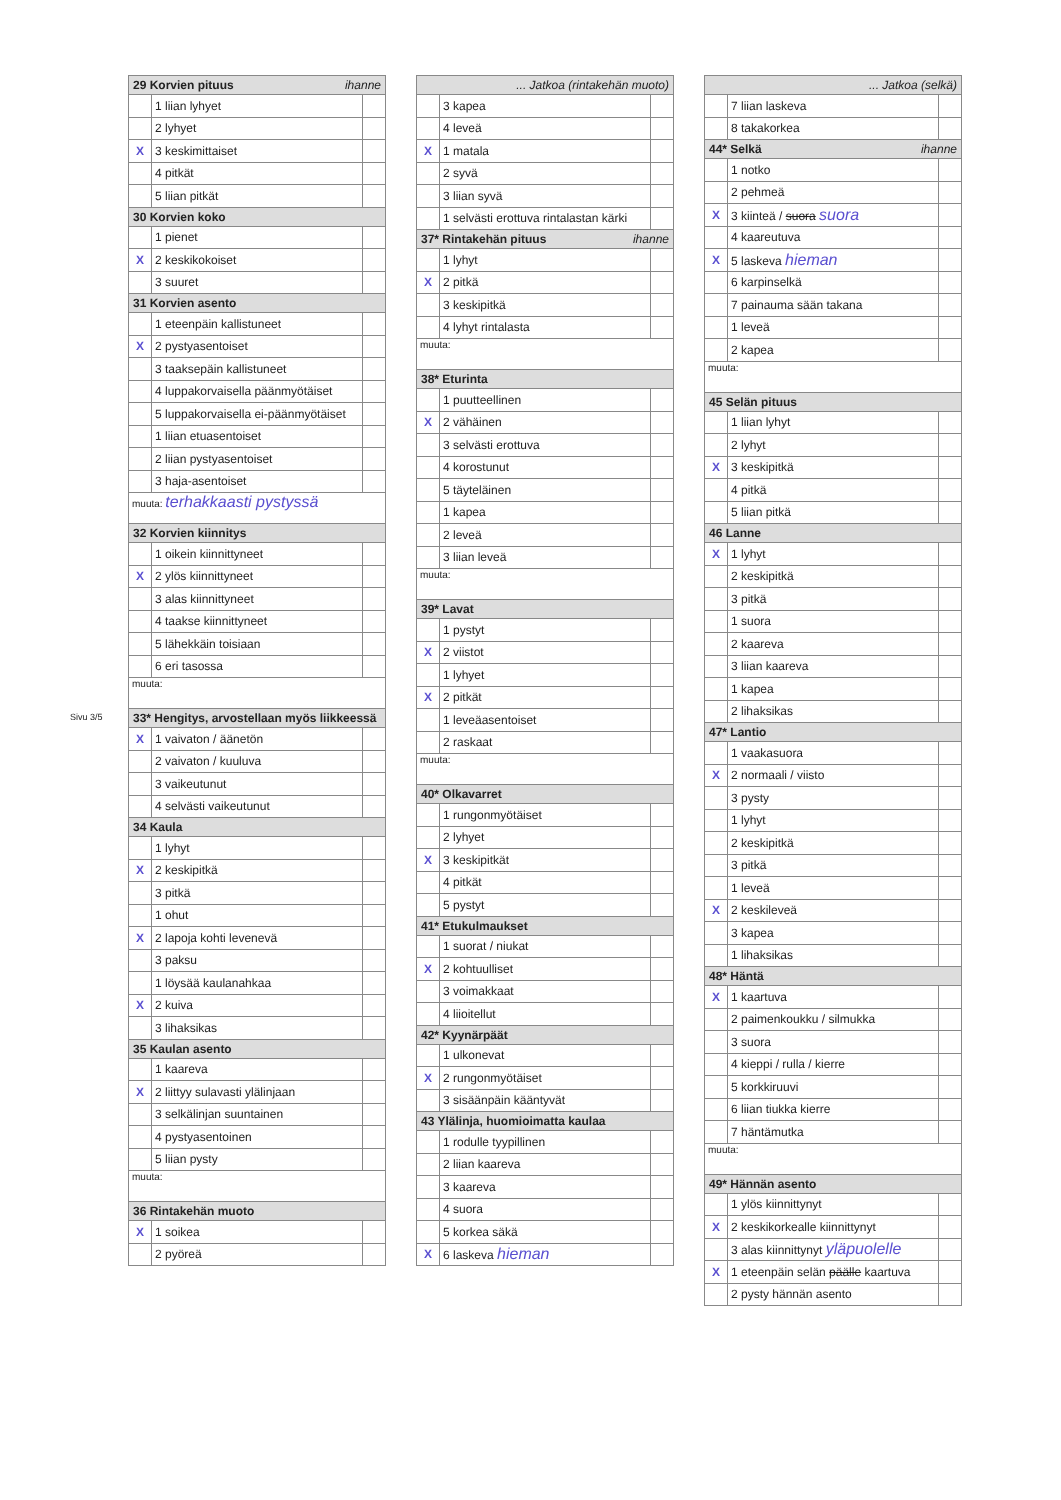Sivu 3/5
| 29 Korvien pituus ihanne | | |
| --- | --- | --- |
| | 1 liian lyhyet | |
| | 2 lyhyet | |
| X | 3 keskimittaiset | |
| | 4 pitkät | |
| | 5 liian pitkät | |
| 30 Korvien koko | | |
| | 1 pienet | |
| X | 2 keskikokoiset | |
| | 3 suuret | |
| 31 Korvien asento | | |
| | 1 eteenpäin kallistuneet | |
| X | 2 pystyasentoiset | |
| | 3 taaksepäin kallistuneet | |
| | 4 luppakorvaisella päänmyötäiset | |
| | 5 luppakorvaisella ei-päänmyötäiset | |
| | 1 liian etuasentoiset | |
| | 2 liian pystyasentoiset | |
| | 3 haja-asentoiset | |
| muuta: terhakkaasti pystyssä | | |
| 32 Korvien kiinnitys | | |
| | 1 oikein kiinnittyneet | |
| X | 2 ylös kiinnittyneet | |
| | 3 alas kiinnittyneet | |
| | 4 taakse kiinnittyneet | |
| | 5 lähekkäin toisiaan | |
| | 6 eri tasossa | |
| muuta: | | |
| 33* Hengitys, arvostellaan myös liikkeessä | | |
| X | 1 vaivaton / äänetön | |
| | 2 vaivaton / kuuluva | |
| | 3 vaikeutunut | |
| | 4 selvästi vaikeutunut | |
| 34 Kaula | | |
| | 1 lyhyt | |
| X | 2 keskipitkä | |
| | 3 pitkä | |
| | 1 ohut | |
| X | 2 lapoja kohti levenevä | |
| | 3 paksu | |
| | 1 löysää kaulanahkaa | |
| X | 2 kuiva | |
| | 3 lihaksikas | |
| 35 Kaulan asento | | |
| | 1 kaareva | |
| X | 2 liittyy sulavasti ylälinjaan | |
| | 3 selkälinjan suuntainen | |
| | 4 pystyasentoinen | |
| | 5 liian pysty | |
| muuta: | | |
| 36 Rintakehän muoto | | |
| X | 1 soikea | |
| | 2 pyöreä | |
| ... Jatkoa (rintakehän muoto) | | |
| --- | --- | --- |
| | 3 kapea | |
| | 4 leveä | |
| X | 1 matala | |
| | 2 syvä | |
| | 3 liian syvä | |
| | 1 selvästi erottuva rintalastan kärki | |
| 37* Rintakehän pituus ihanne | | |
| | 1 lyhyt | |
| X | 2 pitkä | |
| | 3 keskipitkä | |
| | 4 lyhyt rintalasta | |
| muuta: | | |
| 38* Eturinta | | |
| | 1 puutteellinen | |
| X | 2 vähäinen | |
| | 3 selvästi erottuva | |
| | 4 korostunut | |
| | 5 täyteläinen | |
| | 1 kapea | |
| | 2 leveä | |
| | 3 liian leveä | |
| muuta: | | |
| 39* Lavat | | |
| | 1 pystyt | |
| X | 2 viistot | |
| | 1 lyhyet | |
| X | 2 pitkät | |
| | 1 leveäasentoiset | |
| | 2 raskaat | |
| muuta: | | |
| 40* Olkavarret | | |
| | 1 rungonmyötäiset | |
| | 2 lyhyet | |
| X | 3 keskipitkät | |
| | 4 pitkät | |
| | 5 pystyt | |
| 41* Etukulmaukset | | |
| | 1 suorat / niukat | |
| X | 2 kohtuulliset | |
| | 3 voimakkaat | |
| | 4 liioitellut | |
| 42* Kyynärpäät | | |
| | 1 ulkonevat | |
| X | 2 rungonmyötäiset | |
| | 3 sisäänpäin kääntyvät | |
| 43 Ylälinja, huomioimatta kaulaa | | |
| | 1 rodulle tyypillinen | |
| | 2 liian kaareva | |
| | 3 kaareva | |
| | 4 suora | |
| | 5 korkea säkä | |
| X | 6 laskeva hieman | |
| ... Jatkoa (selkä) | | |
| --- | --- | --- |
| | 7 liian laskeva | |
| | 8 takakorkea | |
| 44* Selkä ihanne | | |
| | 1 notko | |
| | 2 pehmeä | |
| X | 3 kiinteä / suora suora | |
| | 4 kaareutuva | |
| X | 5 laskeva hieman | |
| | 6 karpinselkä | |
| | 7 painauma sään takana | |
| | 1 leveä | |
| | 2 kapea | |
| muuta: | | |
| 45 Selän pituus | | |
| | 1 liian lyhyt | |
| | 2 lyhyt | |
| X | 3 keskipitkä | |
| | 4 pitkä | |
| | 5 liian pitkä | |
| 46 Lanne | | |
| X | 1 lyhyt | |
| | 2 keskipitkä | |
| | 3 pitkä | |
| | 1 suora | |
| | 2 kaareva | |
| | 3 liian kaareva | |
| | 1 kapea | |
| | 2 lihaksikas | |
| 47* Lantio | | |
| | 1 vaakasuora | |
| X | 2 normaali / viisto | |
| | 3 pysty | |
| | 1 lyhyt | |
| | 2 keskipitkä | |
| | 3 pitkä | |
| | 1 leveä | |
| X | 2 keskileveä | |
| | 3 kapea | |
| | 1 lihaksikas | |
| 48* Häntä | | |
| X | 1 kaartuva | |
| | 2 paimenkoukku / silmukka | |
| | 3 suora | |
| | 4 kieppi / rulla / kierre | |
| | 5 korkkiruuvi | |
| | 6 liian tiukka kierre | |
| | 7 häntämutka | |
| muuta: | | |
| 49* Hännän asento | | |
| | 1 ylös kiinnittynyt | |
| X | 2 keskikorkealle kiinnittynyt | |
| | 3 alas kiinnittynyt yläpuolelle | |
| X | 1 eteenpäin selän päälle kaartuva | |
| | 2 pysty hännän asento | |